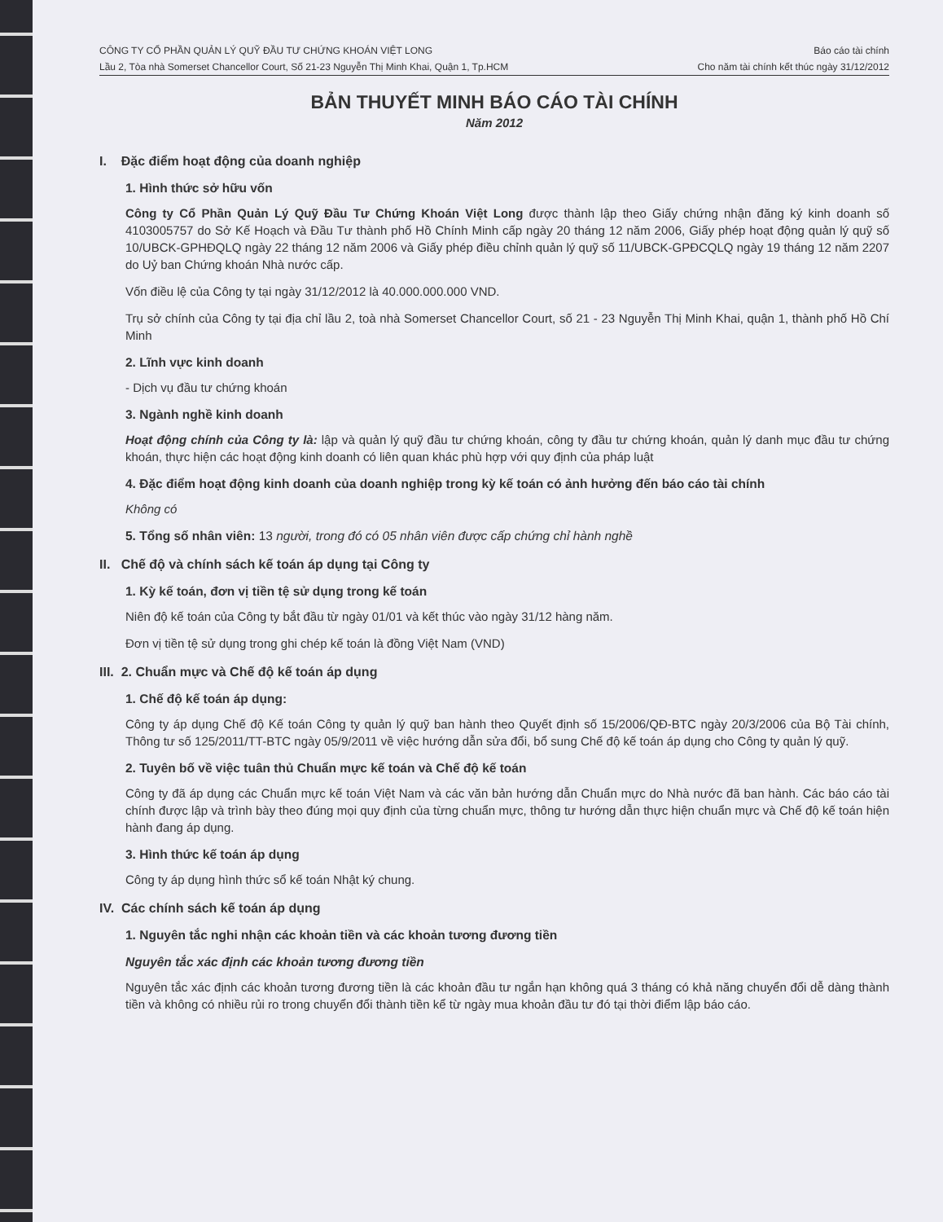CÔNG TY CỔ PHẦN QUẢN LÝ QUỸ ĐẦU TƯ CHỨNG KHOÁN VIỆT LONG
Lầu 2, Tòa nhà Somerset Chancellor Court, Số 21-23 Nguyễn Thị Minh Khai, Quận 1, Tp.HCM
Báo cáo tài chính
Cho năm tài chính kết thúc ngày 31/12/2012
BẢN THUYẾT MINH BÁO CÁO TÀI CHÍNH
Năm 2012
I. Đặc điểm hoạt động của doanh nghiệp
1. Hình thức sở hữu vốn
Công ty Cổ Phần Quản Lý Quỹ Đầu Tư Chứng Khoán Việt Long được thành lập theo Giấy chứng nhận đăng ký kinh doanh số 4103005757 do Sở Kế Hoạch và Đầu Tư thành phố Hồ Chính Minh cấp ngày 20 tháng 12 năm 2006, Giấy phép hoạt động quản lý quỹ số 10/UBCK-GPHĐQLQ ngày 22 tháng 12 năm 2006 và Giấy phép điều chỉnh quản lý quỹ số 11/UBCK-GPĐCQLQ ngày 19 tháng 12 năm 2207 do Uỷ ban Chứng khoán Nhà nước cấp.
Vốn điều lệ của Công ty tại ngày 31/12/2012 là 40.000.000.000 VND.
Trụ sở chính của Công ty tại địa chỉ lầu 2, toà nhà Somerset Chancellor Court, số 21 - 23 Nguyễn Thị Minh Khai, quận 1, thành phố Hồ Chí Minh
2. Lĩnh vực kinh doanh
- Dịch vụ đầu tư chứng khoán
3. Ngành nghề kinh doanh
Hoạt động chính của Công ty là: lập và quản lý quỹ đầu tư chứng khoán, công ty đầu tư chứng khoán, quản lý danh mục đầu tư chứng khoán, thực hiện các hoạt động kinh doanh có liên quan khác phù hợp với quy định của pháp luật
4. Đặc điểm hoạt động kinh doanh của doanh nghiệp trong kỳ kế toán có ảnh hưởng đến báo cáo tài chính
Không có
5. Tổng số nhân viên: 13 người, trong đó có 05 nhân viên được cấp chứng chỉ hành nghề
II. Chế độ và chính sách kế toán áp dụng tại Công ty
1. Kỳ kế toán, đơn vị tiền tệ sử dụng trong kế toán
Niên độ kế toán của Công ty bắt đầu từ ngày 01/01 và kết thúc vào ngày 31/12 hàng năm.
Đơn vị tiền tệ sử dụng trong ghi chép kế toán là đồng Việt Nam (VND)
III. 2. Chuẩn mực và Chế độ kế toán áp dụng
1. Chế độ kế toán áp dụng:
Công ty áp dụng Chế độ Kế toán Công ty quản lý quỹ ban hành theo Quyết định số 15/2006/QĐ-BTC ngày 20/3/2006 của Bộ Tài chính, Thông tư số 125/2011/TT-BTC ngày 05/9/2011 về việc hướng dẫn sửa đổi, bổ sung Chế độ kế toán áp dụng cho Công ty quản lý quỹ.
2. Tuyên bố về việc tuân thủ Chuẩn mực kế toán và Chế độ kế toán
Công ty đã áp dụng các Chuẩn mực kế toán Việt Nam và các văn bản hướng dẫn Chuẩn mực do Nhà nước đã ban hành. Các báo cáo tài chính được lập và trình bày theo đúng mọi quy định của từng chuẩn mực, thông tư hướng dẫn thực hiện chuẩn mực và Chế độ kế toán hiện hành đang áp dụng.
3. Hình thức kế toán áp dụng
Công ty áp dụng hình thức sổ kế toán Nhật ký chung.
IV. Các chính sách kế toán áp dụng
1. Nguyên tắc nghi nhận các khoản tiền và các khoản tương đương tiền
Nguyên tắc xác định các khoản tương đương tiền
Nguyên tắc xác định các khoản tương đương tiền là các khoản đầu tư ngắn hạn không quá 3 tháng có khả năng chuyển đổi dễ dàng thành tiền và không có nhiều rủi ro trong chuyển đổi thành tiền kể từ ngày mua khoản đầu tư đó tại thời điểm lập báo cáo.